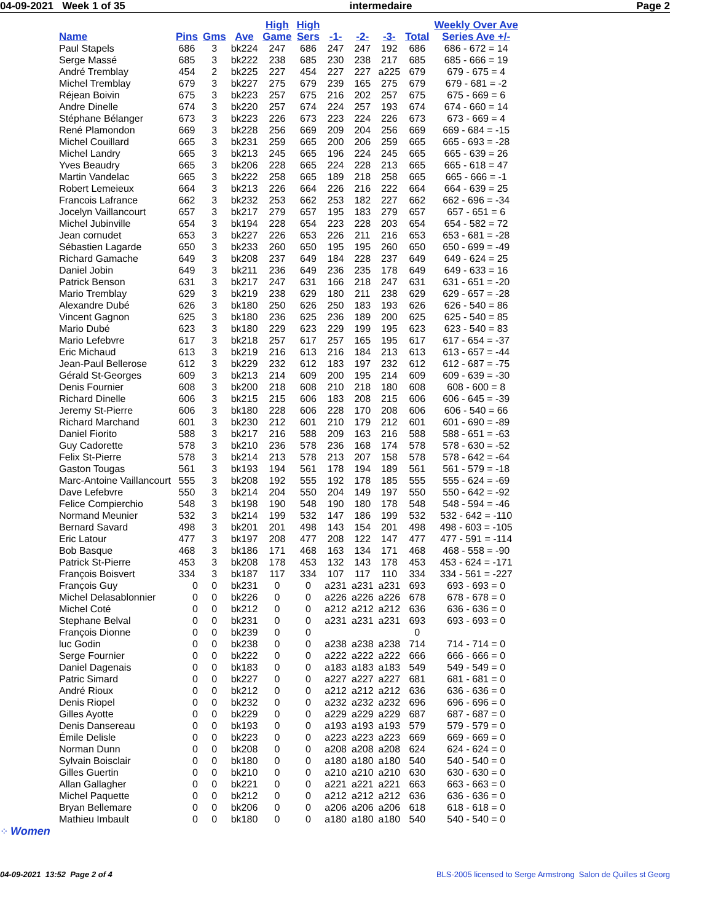04-09-2021 Week 1 of 35 intermedaire Page 2
| Name | Pins | Gms | Ave | High Game | High Sers | -1- | -2- | -3- | Total | Weekly Over Ave Series Ave +/- |
| --- | --- | --- | --- | --- | --- | --- | --- | --- | --- | --- |
| Paul Stapels | 686 | 3 | bk224 | 247 | 686 | 247 | 247 | 192 | 686 | 686 - 672 = 14 |
| Serge Massé | 685 | 3 | bk222 | 238 | 685 | 230 | 238 | 217 | 685 | 685 - 666 = 19 |
| André Tremblay | 454 | 2 | bk225 | 227 | 454 | 227 | 227 | a225 | 679 | 679 - 675 = 4 |
| Michel Tremblay | 679 | 3 | bk227 | 275 | 679 | 239 | 165 | 275 | 679 | 679 - 681 = -2 |
| Réjean Boivin | 675 | 3 | bk223 | 257 | 675 | 216 | 202 | 257 | 675 | 675 - 669 = 6 |
| Andre Dinelle | 674 | 3 | bk220 | 257 | 674 | 224 | 257 | 193 | 674 | 674 - 660 = 14 |
| Stéphane Bélanger | 673 | 3 | bk223 | 226 | 673 | 223 | 224 | 226 | 673 | 673 - 669 = 4 |
| René Plamondon | 669 | 3 | bk228 | 256 | 669 | 209 | 204 | 256 | 669 | 669 - 684 = -15 |
| Michel Couillard | 665 | 3 | bk231 | 259 | 665 | 200 | 206 | 259 | 665 | 665 - 693 = -28 |
| Michel Landry | 665 | 3 | bk213 | 245 | 665 | 196 | 224 | 245 | 665 | 665 - 639 = 26 |
| Yves Beaudry | 665 | 3 | bk206 | 228 | 665 | 224 | 228 | 213 | 665 | 665 - 618 = 47 |
| Martin Vandelac | 665 | 3 | bk222 | 258 | 665 | 189 | 218 | 258 | 665 | 665 - 666 = -1 |
| Robert Lemeieux | 664 | 3 | bk213 | 226 | 664 | 226 | 216 | 222 | 664 | 664 - 639 = 25 |
| Francois Lafrance | 662 | 3 | bk232 | 253 | 662 | 253 | 182 | 227 | 662 | 662 - 696 = -34 |
| Jocelyn Vaillancourt | 657 | 3 | bk217 | 279 | 657 | 195 | 183 | 279 | 657 | 657 - 651 = 6 |
| Michel Jubinville | 654 | 3 | bk194 | 228 | 654 | 223 | 228 | 203 | 654 | 654 - 582 = 72 |
| Jean cornudet | 653 | 3 | bk227 | 226 | 653 | 226 | 211 | 216 | 653 | 653 - 681 = -28 |
| Sébastien Lagarde | 650 | 3 | bk233 | 260 | 650 | 195 | 195 | 260 | 650 | 650 - 699 = -49 |
| Richard Gamache | 649 | 3 | bk208 | 237 | 649 | 184 | 228 | 237 | 649 | 649 - 624 = 25 |
| Daniel Jobin | 649 | 3 | bk211 | 236 | 649 | 236 | 235 | 178 | 649 | 649 - 633 = 16 |
| Patrick Benson | 631 | 3 | bk217 | 247 | 631 | 166 | 218 | 247 | 631 | 631 - 651 = -20 |
| Mario Tremblay | 629 | 3 | bk219 | 238 | 629 | 180 | 211 | 238 | 629 | 629 - 657 = -28 |
| Alexandre Dubé | 626 | 3 | bk180 | 250 | 626 | 250 | 183 | 193 | 626 | 626 - 540 = 86 |
| Vincent Gagnon | 625 | 3 | bk180 | 236 | 625 | 236 | 189 | 200 | 625 | 625 - 540 = 85 |
| Mario Dubé | 623 | 3 | bk180 | 229 | 623 | 229 | 199 | 195 | 623 | 623 - 540 = 83 |
| Mario Lefebvre | 617 | 3 | bk218 | 257 | 617 | 257 | 165 | 195 | 617 | 617 - 654 = -37 |
| Eric Michaud | 613 | 3 | bk219 | 216 | 613 | 216 | 184 | 213 | 613 | 613 - 657 = -44 |
| Jean-Paul Bellerose | 612 | 3 | bk229 | 232 | 612 | 183 | 197 | 232 | 612 | 612 - 687 = -75 |
| Gérald St-Georges | 609 | 3 | bk213 | 214 | 609 | 200 | 195 | 214 | 609 | 609 - 639 = -30 |
| Denis Fournier | 608 | 3 | bk200 | 218 | 608 | 210 | 218 | 180 | 608 | 608 - 600 = 8 |
| Richard Dinelle | 606 | 3 | bk215 | 215 | 606 | 183 | 208 | 215 | 606 | 606 - 645 = -39 |
| Jeremy St-Pierre | 606 | 3 | bk180 | 228 | 606 | 228 | 170 | 208 | 606 | 606 - 540 = 66 |
| Richard Marchand | 601 | 3 | bk230 | 212 | 601 | 210 | 179 | 212 | 601 | 601 - 690 = -89 |
| Daniel Fiorito | 588 | 3 | bk217 | 216 | 588 | 209 | 163 | 216 | 588 | 588 - 651 = -63 |
| Guy Cadorette | 578 | 3 | bk210 | 236 | 578 | 236 | 168 | 174 | 578 | 578 - 630 = -52 |
| Felix St-Pierre | 578 | 3 | bk214 | 213 | 578 | 213 | 207 | 158 | 578 | 578 - 642 = -64 |
| Gaston Tougas | 561 | 3 | bk193 | 194 | 561 | 178 | 194 | 189 | 561 | 561 - 579 = -18 |
| Marc-Antoine Vaillancourt | 555 | 3 | bk208 | 192 | 555 | 192 | 178 | 185 | 555 | 555 - 624 = -69 |
| Dave Lefebvre | 550 | 3 | bk214 | 204 | 550 | 204 | 149 | 197 | 550 | 550 - 642 = -92 |
| Felice Compierchio | 548 | 3 | bk198 | 190 | 548 | 190 | 180 | 178 | 548 | 548 - 594 = -46 |
| Normand Meunier | 532 | 3 | bk214 | 199 | 532 | 147 | 186 | 199 | 532 | 532 - 642 = -110 |
| Bernard Savard | 498 | 3 | bk201 | 201 | 498 | 143 | 154 | 201 | 498 | 498 - 603 = -105 |
| Eric Latour | 477 | 3 | bk197 | 208 | 477 | 208 | 122 | 147 | 477 | 477 - 591 = -114 |
| Bob Basque | 468 | 3 | bk186 | 171 | 468 | 163 | 134 | 171 | 468 | 468 - 558 = -90 |
| Patrick St-Pierre | 453 | 3 | bk208 | 178 | 453 | 132 | 143 | 178 | 453 | 453 - 624 = -171 |
| François Boisvert | 334 | 3 | bk187 | 117 | 334 | 107 | 117 | 110 | 334 | 334 - 561 = -227 |
| François Guy | 0 | 0 | bk231 | 0 | 0 | a231 | a231 | a231 | 693 | 693 - 693 = 0 |
| Michel Delasablonnier | 0 | 0 | bk226 | 0 | 0 | a226 | a226 | a226 | 678 | 678 - 678 = 0 |
| Michel Coté | 0 | 0 | bk212 | 0 | 0 | a212 | a212 | a212 | 636 | 636 - 636 = 0 |
| Stephane Belval | 0 | 0 | bk231 | 0 | 0 | a231 | a231 | a231 | 693 | 693 - 693 = 0 |
| François Dionne | 0 | 0 | bk239 | 0 | 0 | | | | 0 | |
| luc Godin | 0 | 0 | bk238 | 0 | 0 | a238 | a238 | a238 | 714 | 714 - 714 = 0 |
| Serge Fournier | 0 | 0 | bk222 | 0 | 0 | a222 | a222 | a222 | 666 | 666 - 666 = 0 |
| Daniel Dagenais | 0 | 0 | bk183 | 0 | 0 | a183 | a183 | a183 | 549 | 549 - 549 = 0 |
| Patric Simard | 0 | 0 | bk227 | 0 | 0 | a227 | a227 | a227 | 681 | 681 - 681 = 0 |
| André Rioux | 0 | 0 | bk212 | 0 | 0 | a212 | a212 | a212 | 636 | 636 - 636 = 0 |
| Denis Riopel | 0 | 0 | bk232 | 0 | 0 | a232 | a232 | a232 | 696 | 696 - 696 = 0 |
| Gilles Ayotte | 0 | 0 | bk229 | 0 | 0 | a229 | a229 | a229 | 687 | 687 - 687 = 0 |
| Denis Dansereau | 0 | 0 | bk193 | 0 | 0 | a193 | a193 | a193 | 579 | 579 - 579 = 0 |
| Émile Delisle | 0 | 0 | bk223 | 0 | 0 | a223 | a223 | a223 | 669 | 669 - 669 = 0 |
| Norman Dunn | 0 | 0 | bk208 | 0 | 0 | a208 | a208 | a208 | 624 | 624 - 624 = 0 |
| Sylvain Boisclair | 0 | 0 | bk180 | 0 | 0 | a180 | a180 | a180 | 540 | 540 - 540 = 0 |
| Gilles Guertin | 0 | 0 | bk210 | 0 | 0 | a210 | a210 | a210 | 630 | 630 - 630 = 0 |
| Allan Gallagher | 0 | 0 | bk221 | 0 | 0 | a221 | a221 | a221 | 663 | 663 - 663 = 0 |
| Michel Paquette | 0 | 0 | bk212 | 0 | 0 | a212 | a212 | a212 | 636 | 636 - 636 = 0 |
| Bryan Bellemare | 0 | 0 | bk206 | 0 | 0 | a206 | a206 | a206 | 618 | 618 - 618 = 0 |
| Mathieu Imbault | 0 | 0 | bk180 | 0 | 0 | a180 | a180 | a180 | 540 | 540 - 540 = 0 |
⁘ Women
04-09-2021 13:52 Page 2 of 4 BLS-2005 licensed to Serge Armstrong Salon de Quilles st Georg